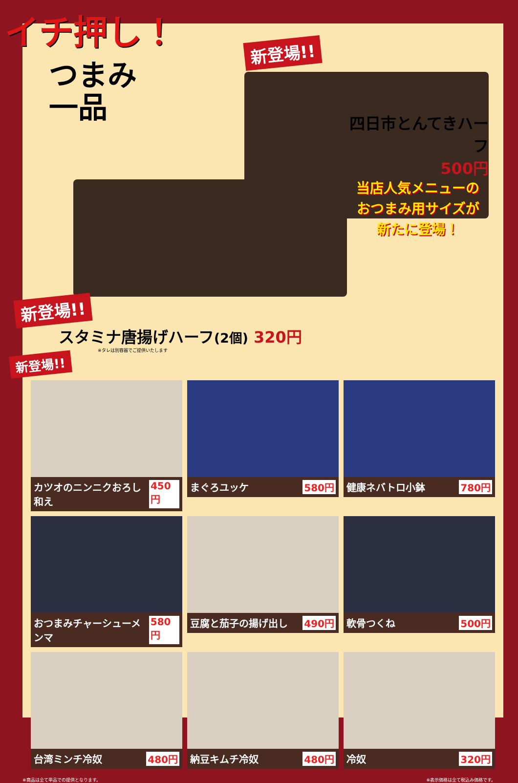イチ押し！
つまみ
一品
新登場!!
新登場!!
スタミナ唐揚げハーフ(2個) 320円
※タレは別容器でご提供いたします
四日市とんてきハーフ
500円
当店人気メニューの
おつまみ用サイズが
新たに登場！
新登場!!
カツオのニンニクおろし和え 450円
まぐろユッケ 580円
健康ネバトロ小鉢 780円
おつまみチャーシューメンマ 580円
豆腐と茄子の揚げ出し 490円
軟骨つくね 500円
台湾ミンチ冷奴 480円
納豆キムチ冷奴 480円
冷奴 320円
※商品は全て単品での提供となります。 ※表示価格は全て税込み価格です。